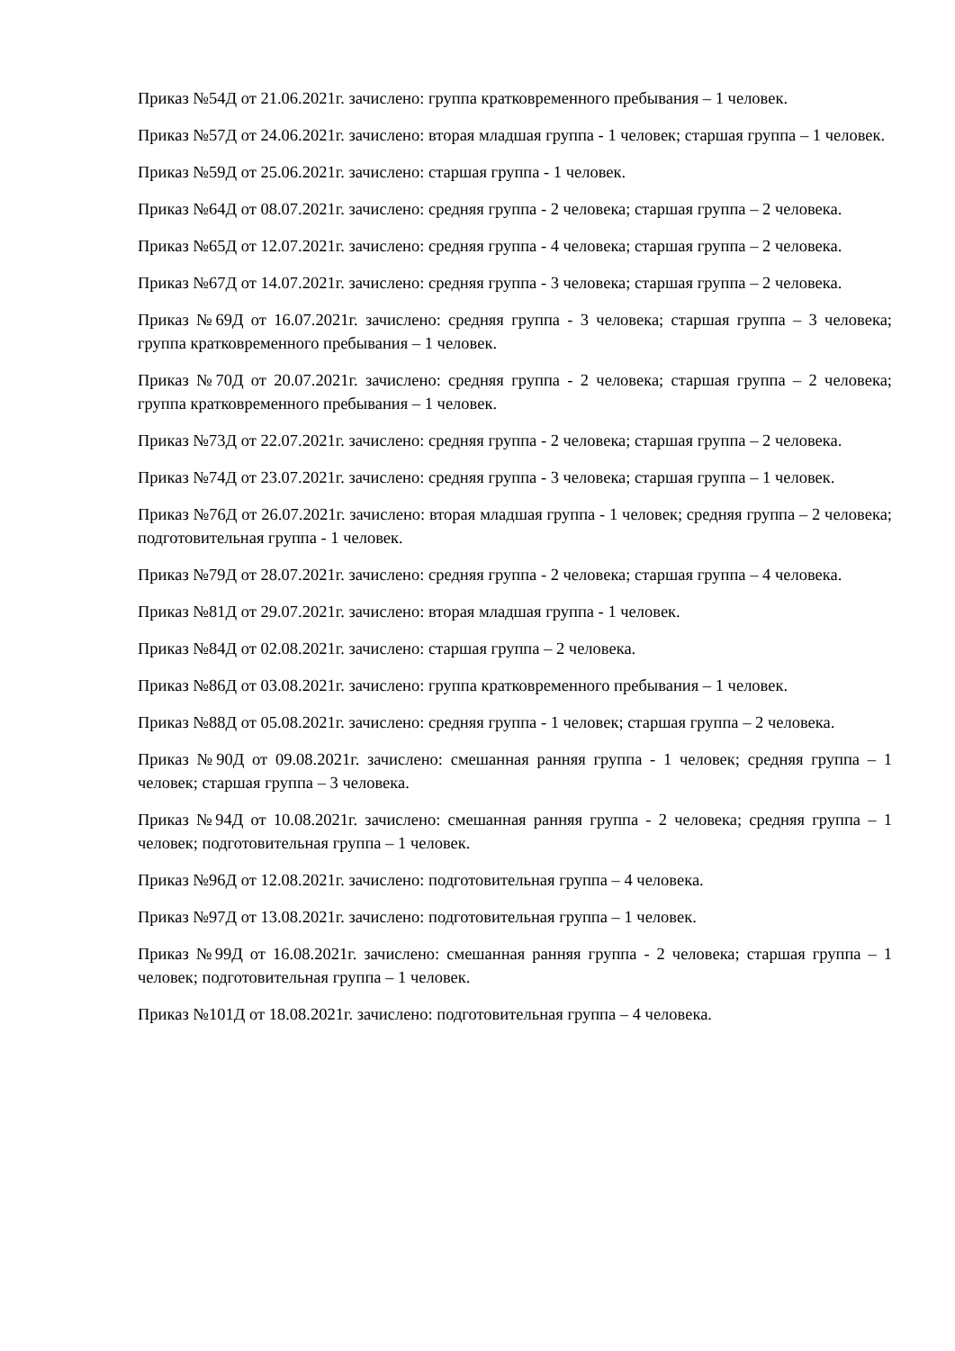Приказ №54Д от 21.06.2021г. зачислено: группа кратковременного пребывания – 1 человек.
Приказ №57Д от 24.06.2021г. зачислено: вторая младшая группа - 1 человек; старшая группа – 1 человек.
Приказ №59Д от 25.06.2021г. зачислено: старшая группа - 1 человек.
Приказ №64Д от 08.07.2021г. зачислено: средняя группа - 2 человека; старшая группа – 2 человека.
Приказ №65Д от 12.07.2021г. зачислено: средняя группа - 4 человека; старшая группа – 2 человека.
Приказ №67Д от 14.07.2021г. зачислено: средняя группа - 3 человека; старшая группа – 2 человека.
Приказ №69Д от 16.07.2021г. зачислено: средняя группа - 3 человека; старшая группа – 3 человека; группа кратковременного пребывания – 1 человек.
Приказ №70Д от 20.07.2021г. зачислено: средняя группа - 2 человека; старшая группа – 2 человека; группа кратковременного пребывания – 1 человек.
Приказ №73Д от 22.07.2021г. зачислено: средняя группа - 2 человека; старшая группа – 2 человека.
Приказ №74Д от 23.07.2021г. зачислено: средняя группа - 3 человека; старшая группа – 1 человек.
Приказ №76Д от 26.07.2021г. зачислено: вторая младшая группа - 1 человек; средняя группа – 2 человека; подготовительная группа - 1 человек.
Приказ №79Д от 28.07.2021г. зачислено: средняя группа - 2 человека; старшая группа – 4 человека.
Приказ №81Д от 29.07.2021г. зачислено: вторая младшая группа - 1 человек.
Приказ №84Д от 02.08.2021г. зачислено: старшая группа – 2 человека.
Приказ №86Д от 03.08.2021г. зачислено: группа кратковременного пребывания – 1 человек.
Приказ №88Д от 05.08.2021г. зачислено: средняя группа - 1 человек; старшая группа – 2 человека.
Приказ №90Д от 09.08.2021г. зачислено: смешанная ранняя группа - 1 человек; средняя группа – 1 человек; старшая группа – 3 человека.
Приказ №94Д от 10.08.2021г. зачислено: смешанная ранняя группа - 2 человека; средняя группа – 1 человек; подготовительная группа – 1 человек.
Приказ №96Д от 12.08.2021г. зачислено: подготовительная группа – 4 человека.
Приказ №97Д от 13.08.2021г. зачислено: подготовительная группа – 1 человек.
Приказ №99Д от 16.08.2021г. зачислено: смешанная ранняя группа - 2 человека; старшая группа – 1 человек; подготовительная группа – 1 человек.
Приказ №101Д от 18.08.2021г. зачислено: подготовительная группа – 4 человека.